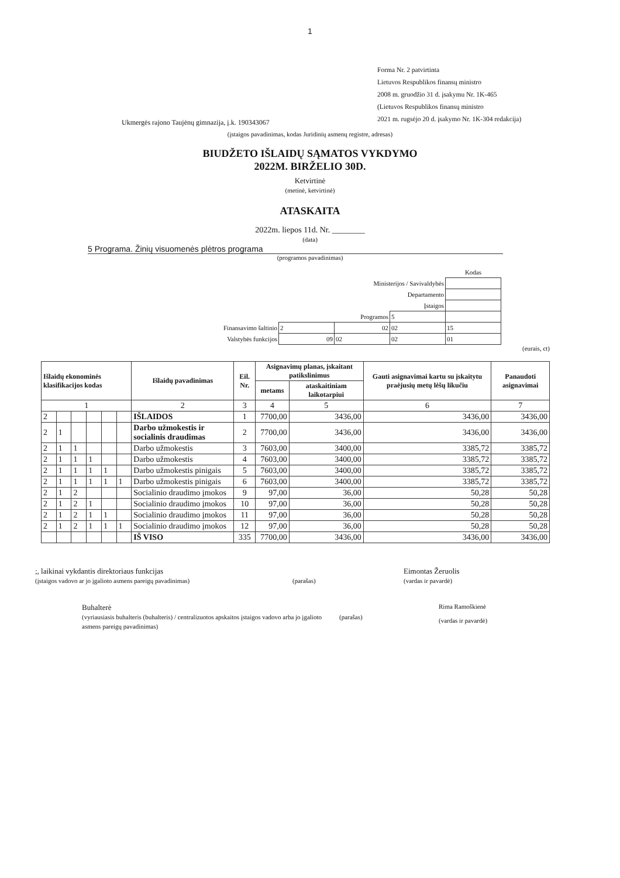1
Forma Nr. 2 patvirtinta
Lietuvos Respublikos finansų ministro
2008 m. gruodžio 31 d. įsakymu Nr. 1K-465
(Lietuvos Respublikos finansų ministro
2021 m. rugsėjo 20 d. įsakymo Nr. 1K-304 redakcija)
Ukmergės rajono Taujėnų gimnazija, į.k. 190343067
(įstaigos pavadinimas, kodas Juridinių asmenų registre, adresas)
BIUDŽETO IŠLAIDŲ SĄMATOS VYKDYMO
2022M. BIRŽELIO 30D.
Ketvirtinė
(metinė, ketvirtinė)
ATASKAITA
2022m. liepos 11d. Nr. ________
(data)
5 Programa. Žinių visuomenės plėtros programa
(programos pavadinimas)
| | | | | Kodas |
| Ministerijos / Savivaldybės | | | | |
| Departamento | | | | |
| Įstaigos | | | | |
| Programos | | | 5 | |
| Finansavimo šaltinio | 2 | 02 | 02 | 15 |
| Valstybės funkcijos | 09 | 02 | 02 | 01 |
(eurais, ct)
| Išlaidų ekonominės klasifikacijos kodas | | | | | | Išlaidų pavadinimas | Eil. Nr. | Asignavimų planas, įskaitant patikslinimus | | Gauti asignavimai kartu su įskaitytu praėjusių metų lėšų likučiu | Panaudoti asignavimai |
| --- | --- | --- | --- | --- | --- | --- | --- | --- | --- | --- | --- |
| | | | | | | | | metams | ataskaitiniam laikotarpiui | | |
| 1 | | | | | | 2 | 3 | 4 | 5 | 6 | 7 |
| 2 | | | | | | IŠLAIDOS | 1 | 7700,00 | 3436,00 | 3436,00 | 3436,00 |
| 2 | 1 | | | | | Darbo užmokestis ir socialinis draudimas | 2 | 7700,00 | 3436,00 | 3436,00 | 3436,00 |
| 2 | 1 | 1 | | | | Darbo užmokestis | 3 | 7603,00 | 3400,00 | 3385,72 | 3385,72 |
| 2 | 1 | 1 | 1 | | | Darbo užmokestis | 4 | 7603,00 | 3400,00 | 3385,72 | 3385,72 |
| 2 | 1 | 1 | 1 | 1 | | Darbo užmokestis pinigais | 5 | 7603,00 | 3400,00 | 3385,72 | 3385,72 |
| 2 | 1 | 1 | 1 | 1 | 1 | Darbo užmokestis pinigais | 6 | 7603,00 | 3400,00 | 3385,72 | 3385,72 |
| 2 | 1 | 2 | | | | Socialinio draudimo įmokos | 9 | 97,00 | 36,00 | 50,28 | 50,28 |
| 2 | 1 | 2 | 1 | | | Socialinio draudimo įmokos | 10 | 97,00 | 36,00 | 50,28 | 50,28 |
| 2 | 1 | 2 | 1 | 1 | | Socialinio draudimo įmokos | 11 | 97,00 | 36,00 | 50,28 | 50,28 |
| 2 | 1 | 2 | 1 | 1 | 1 | Socialinio draudimo įmokos | 12 | 97,00 | 36,00 | 50,28 | 50,28 |
| | | | | | | IŠ VISO | 335 | 7700,00 | 3436,00 | 3436,00 | 3436,00 |
;, laikinai vykdantis direktoriaus funkcijas
(įstaigos vadovo ar jo įgalioto asmens pareigų pavadinimas)
(parašas)
Eimontas Žeruolis
(vardas ir pavardė)
Buhalterė
(vyriausiasis buhalteris (buhalteris) / centralizuotos apskaitos įstaigos vadovo arba jo įgalioto asmens pareigų pavadinimas)
(parašas)
Rima Ramoškienė
(vardas ir pavardė)